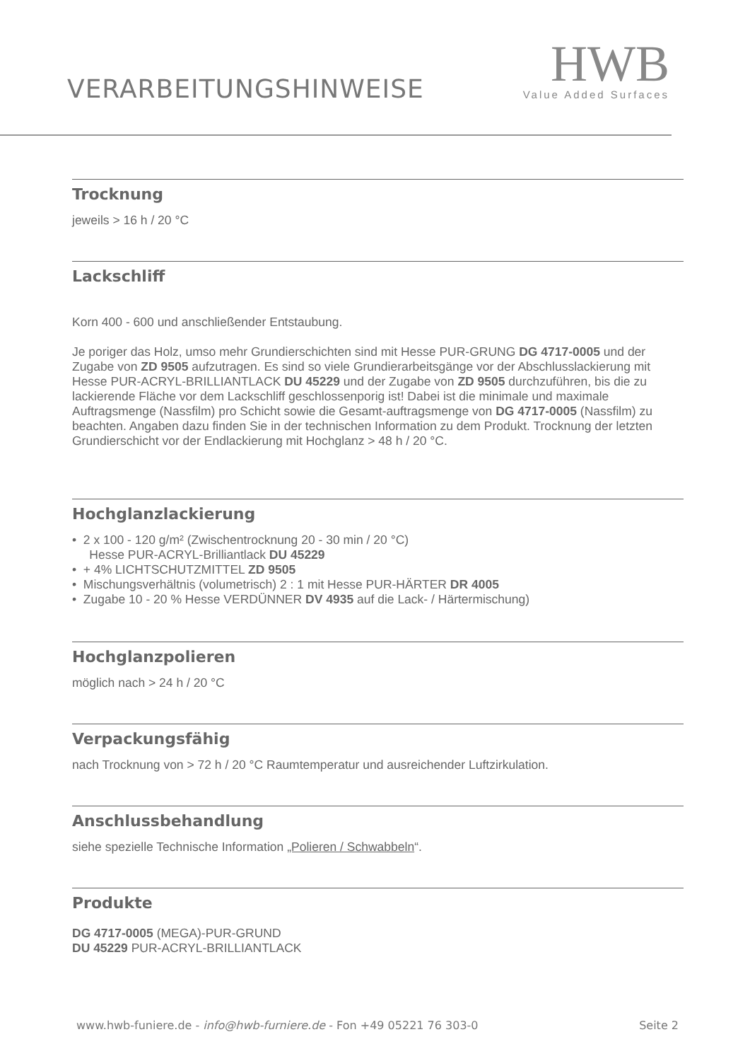VERARBEITUNGSHINWEISE
HWB
Value Added Surfaces
Trocknung
jeweils > 16 h / 20 °C
Lackschliff
Korn 400 - 600 und anschließender Entstaubung.
Je poriger das Holz, umso mehr Grundierschichten sind mit Hesse PUR-GRUNG DG 4717-0005 und der Zugabe von ZD 9505 aufzutragen. Es sind so viele Grundierarbeitsgänge vor der Abschlusslackierung mit Hesse PUR-ACRYL-BRILLIANTLACK DU 45229 und der Zugabe von ZD 9505 durchzuführen, bis die zu lackierende Fläche vor dem Lackschliff geschlossenporig ist! Dabei ist die minimale und maximale Auftragsmenge (Nassfilm) pro Schicht sowie die Gesamt-auftragsmenge von DG 4717-0005 (Nassfilm) zu beachten. Angaben dazu finden Sie in der technischen Information zu dem Produkt. Trocknung der letzten Grundierschicht vor der Endlackierung mit Hochglanz > 48 h / 20 °C.
Hochglanzlackierung
• 2 x 100 - 120 g/m² (Zwischentrocknung 20 - 30 min / 20 °C)
Hesse PUR-ACRYL-Brilliantlack DU 45229
• + 4% LICHTSCHUTZMITTEL ZD 9505
• Mischungsverhältnis (volumetrisch) 2 : 1 mit Hesse PUR-HÄRTER DR 4005
• Zugabe 10 - 20 % Hesse VERDÜNNER DV 4935 auf die Lack- / Härtermischung)
Hochglanzpolieren
möglich nach > 24 h / 20 °C
Verpackungsfähig
nach Trocknung von > 72 h / 20 °C Raumtemperatur und ausreichender Luftzirkulation.
Anschlussbehandlung
siehe spezielle Technische Information „Polieren / Schwabbeln“.
Produkte
DG 4717-0005 (MEGA)-PUR-GRUND
DU 45229 PUR-ACRYL-BRILLIANTLACK
www.hwb-funiere.de - info@hwb-furniere.de - Fon +49 05221 76 303-0 Seite 2